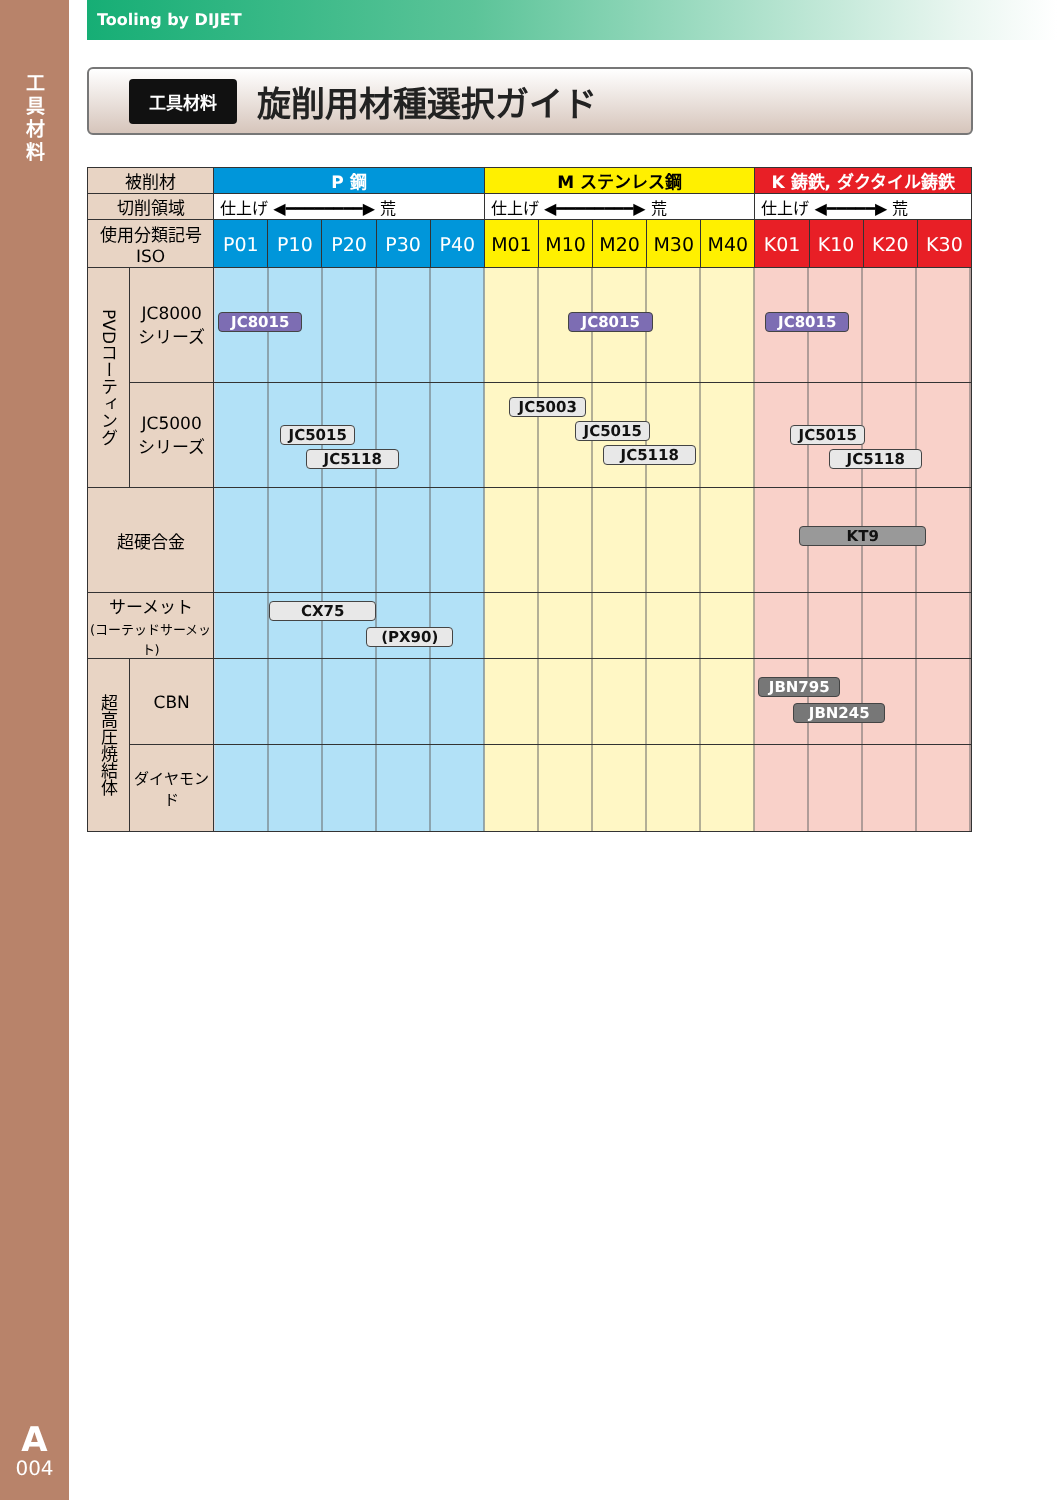工
具
材
料
A
004
Tooling by DIJET
工具材料
旋削用材種選択ガイド
| 被削材 | | P 鋼 | | | | | M ステンレス鋼 | | | | | K 鋳鉄, ダクタイル鋳鉄 | | | |
| --- | --- | --- | --- | --- | --- | --- | --- | --- | --- | --- | --- | --- | --- | --- | --- |
| 切削領域 | | 仕上げ ◀━━━━━━━━▶ 荒 | | | | | 仕上げ ◀━━━━━━━━▶ 荒 | | | | | 仕上げ ◀━━━━━▶ 荒 | | | |
| 使用分類記号 ISO | | P01 | P10 | P20 | P30 | P40 | M01 | M10 | M20 | M30 | M40 | K01 | K10 | K20 | K30 |
| PVDコーティング | JC8000 シリーズ | JC8015 JC8015 JC8015 | | | | | | | | | | | | | |
| | JC5000 シリーズ | JC5015 JC5118 JC5003 JC5015 JC5118 JC5015 JC5118 | | | | | | | | | | | | | |
| 超硬合金 | | KT9 | | | | | | | | | | | | | |
| サーメット (コーテッドサーメット) | | CX75 (PX90) | | | | | | | | | | | | | |
| 超高圧焼結体 | CBN | JBN795 JBN245 | | | | | | | | | | | | | |
| | ダイヤモンド | | | | | | | | | | | | | | |